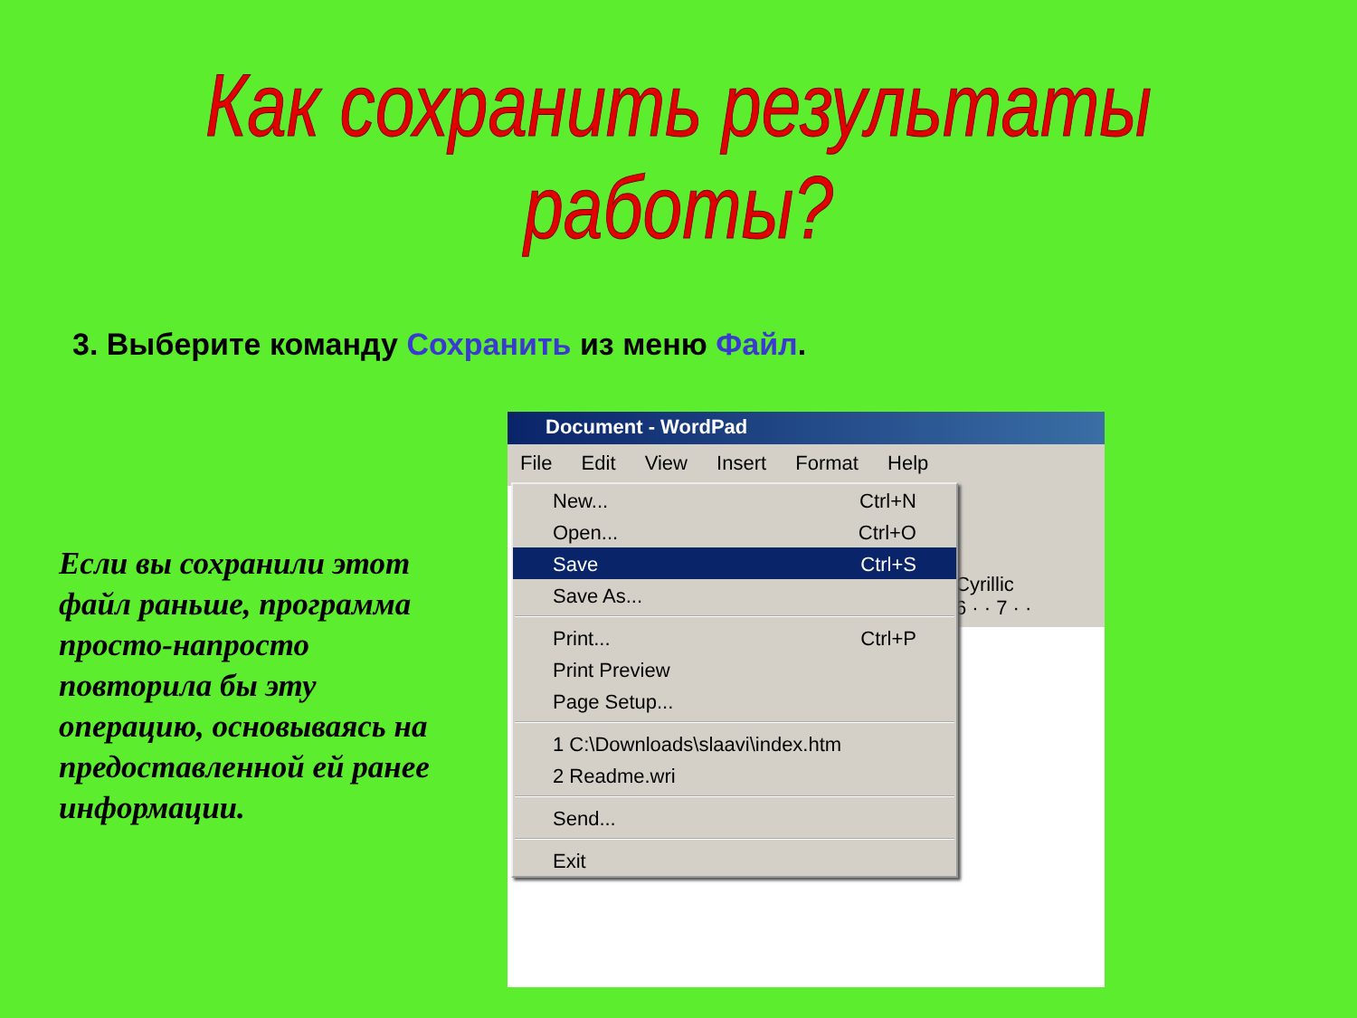Как сохранить результаты работы?
3. Выберите команду Сохранить из меню Файл.
Если вы сохранили этот файл раньше, программа просто-напросто повторила бы эту операцию, основываясь на предоставленной ей ранее информации.
Document - WordPad
File Edit View Insert Format Help
Cyrillic
6 · · 7 · ·
New... Ctrl+N
Open... Ctrl+O
Save Ctrl+S
Save As...
Print... Ctrl+P
Print Preview
Page Setup...
1 C:\Downloads\slaavi\index.htm
2 Readme.wri
Send...
Exit